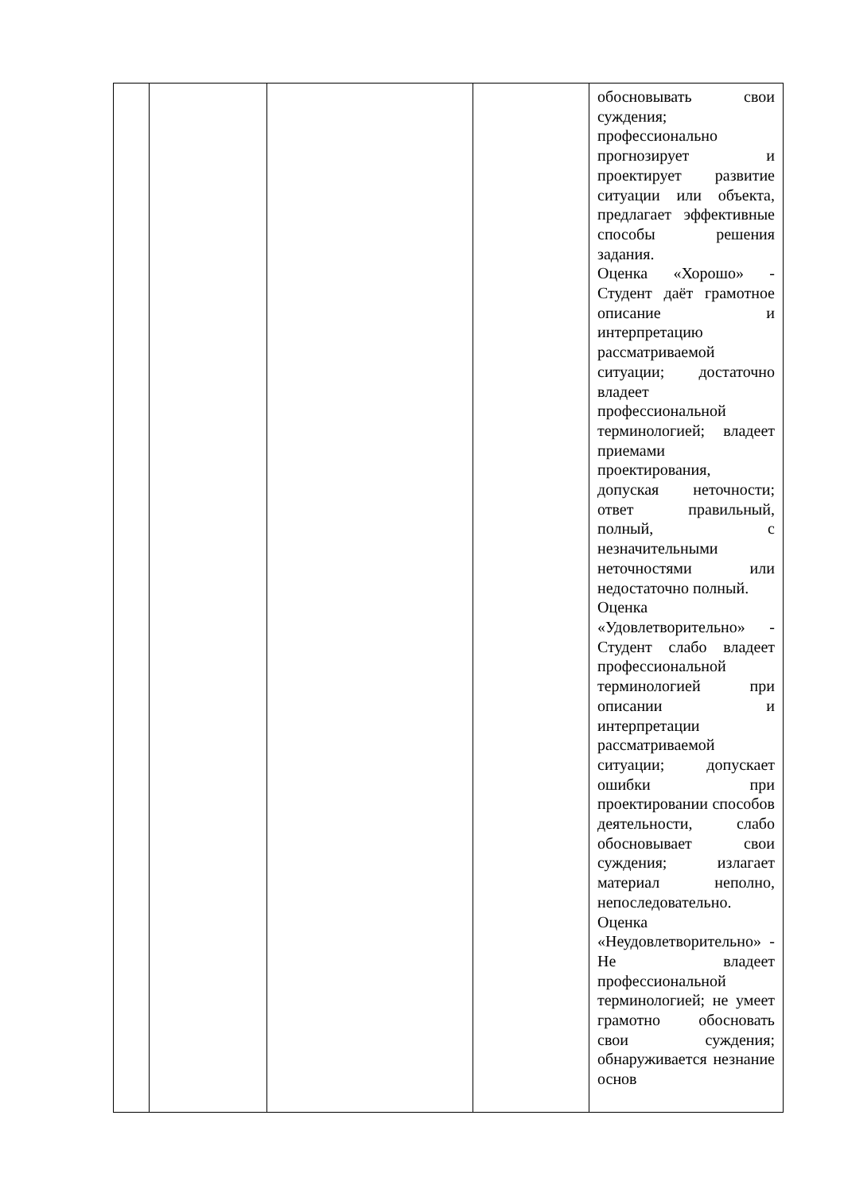| | | | | обосновывать свои суждения; профессионально прогнозирует и проектирует развитие ситуации или объекта, предлагает эффективные способы решения задания. Оценка «Хорошо» - Студент даёт грамотное описание и интерпретацию рассматриваемой ситуации; достаточно владеет профессиональной терминологией; владеет приемами проектирования, допуская неточности; ответ правильный, полный, с незначительными неточностями или недостаточно полный. Оценка «Удовлетворительно» - Студент слабо владеет профессиональной терминологией при описании и интерпретации рассматриваемой ситуации; допускает ошибки при проектировании способов деятельности, слабо обосновывает свои суждения; излагает материал неполно, непоследовательно. Оценка «Неудовлетворительно» - Не владеет профессиональной терминологией; не умеет грамотно обосновать свои суждения; обнаруживается незнание основ |